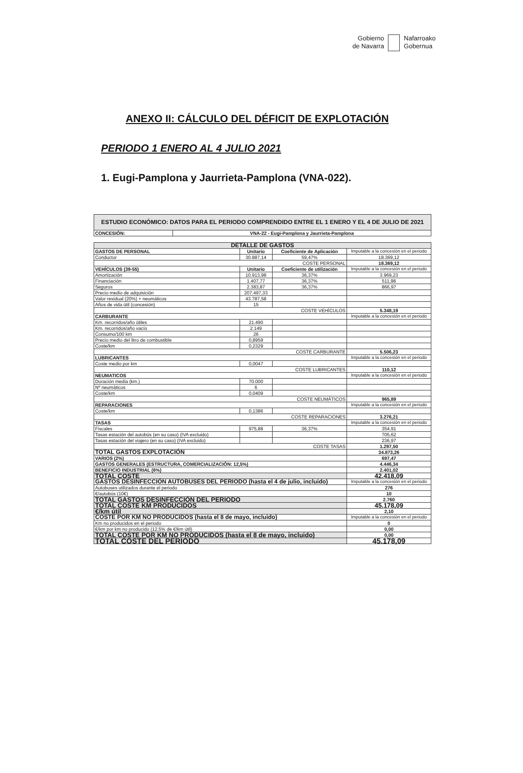Gobierno
de Navarra
Nafarroako
Gobernua
ANEXO II: CÁLCULO DEL DÉFICIT DE EXPLOTACIÓN
PERIODO 1 ENERO AL 4 JULIO 2021
1. Eugi-Pamplona y Jaurrieta-Pamplona (VNA-022).
| ESTUDIO ECONÓMICO: DATOS PARA EL PERIODO COMPRENDIDO ENTRE EL 1 ENERO Y EL 4 DE JULIO DE 2021 | |
| CONCESIÓN: | VNA-22 - Eugi-Pamplona y Jaurrieta-Pamplona |
| DETALLE DE GASTOS | | | |
| GASTOS DE PERSONAL | Unitario | Coeficiente de Aplicación | Imputable a la concesión en el periodo |
| Conductor | 30.887,14 | 59,47% | 18.369,12 |
| COSTE PERSONAL | | | 18.369,12 |
| VEHÍCULOS (39-55) | Unitario | Coeficiente de utilización | Imputable a la concesión en el periodo |
| Amortización | 10.913,98 | 36,37% | 3.969,23 |
| Financiación | 1.407,77 | 36,37% | 511,98 |
| Seguros | 2.383,87 | 36,37% | 866,97 |
| Precio medio de adquisición | 207.497,33 | | |
| Valor residual (20%) + neumáticos | 43.787,58 | | |
| Años de vida útil (concesión) | 15 | | |
| COSTE VEHÍCULOS | | | 5.348,19 |
| CARBURANTE | | | Imputable a la concesión en el periodo |
| Km. recorridos/año útiles | 21.490 | | |
| Km. recorridos/año vacío | 2.149 | | |
| Consumo/100 km | 26 | | |
| Precio medio del litro de combustible | 0,8959 | | |
| Coste/km | 0,2329 | | |
| COSTE CARBURANTE | | | 5.506,23 |
| LUBRICANTES | | | Imputable a la concesión en el periodo |
| Coste medio por km | 0,0047 | | |
| COSTE LUBRICANTES | | | 110,12 |
| NEUMATICOS | | | Imputable a la concesión en el periodo |
| Duración media (km.) | 70.000 | | |
| Nº neumáticos | 6 | | |
| Coste/km | 0,0409 | | |
| COSTE NEUMÁTICOS | | | 965,89 |
| REPARACIONES | | | Imputable a la concesión en el periodo |
| Coste/km | 0,1386 | | |
| COSTE REPARACIONES | | | 3.276,21 |
| TASAS | | | Imputable a la concesión en el periodo |
| Fiscales | 975,88 | 36,37% | 354,91 |
| Tasas estación del autobús (en su caso) (IVA excluido) | | | 705,62 |
| Tasas estación del viajero (en su caso) (IVA excluido) | | | 236,97 |
| COSTE TASAS | | | 1.297,50 |
| TOTAL GASTOS EXPLOTACIÓN | | | 34.873,26 |
| VARIOS (2%) | | | 697,47 |
| GASTOS GENERALES (ESTRUCTURA, COMERCIALIZACIÓN: 12,5%) | | | 4.446,34 |
| BENEFICIO INDUSTRIAL (6%) | | | 2.401,02 |
| TOTAL COSTE | | | 42.418,09 |
| GASTOS DESINFECCIÓN AUTOBUSES DEL PERIODO (hasta el 4 de julio, incluido) | | | Imputable a la concesión en el periodo |
| Autobuses utilizados durante el periodo | | | 276 |
| €/autobús (10€) | | | 10 |
| TOTAL GASTOS DESINFECCIÓN DEL PERIODO | | | 2.760 |
| TOTAL COSTE KM PRODUCIDOS | | | 45.178,09 |
| €/km útil | | | 2,10 |
| COSTE POR KM NO PRODUCIDOS (hasta el 8 de mayo, incluido) | | | Imputable a la concesión en el periodo |
| Km no producidos en el periodo | | | 0 |
| €/km por km no producido (12,5% de €/km útil) | | | 0,00 |
| TOTAL COSTE POR KM NO PRODUCIDOS (hasta el 8 de mayo, incluido) | | | 0,00 |
| TOTAL COSTE DEL PERIODO | | | 45.178,09 |